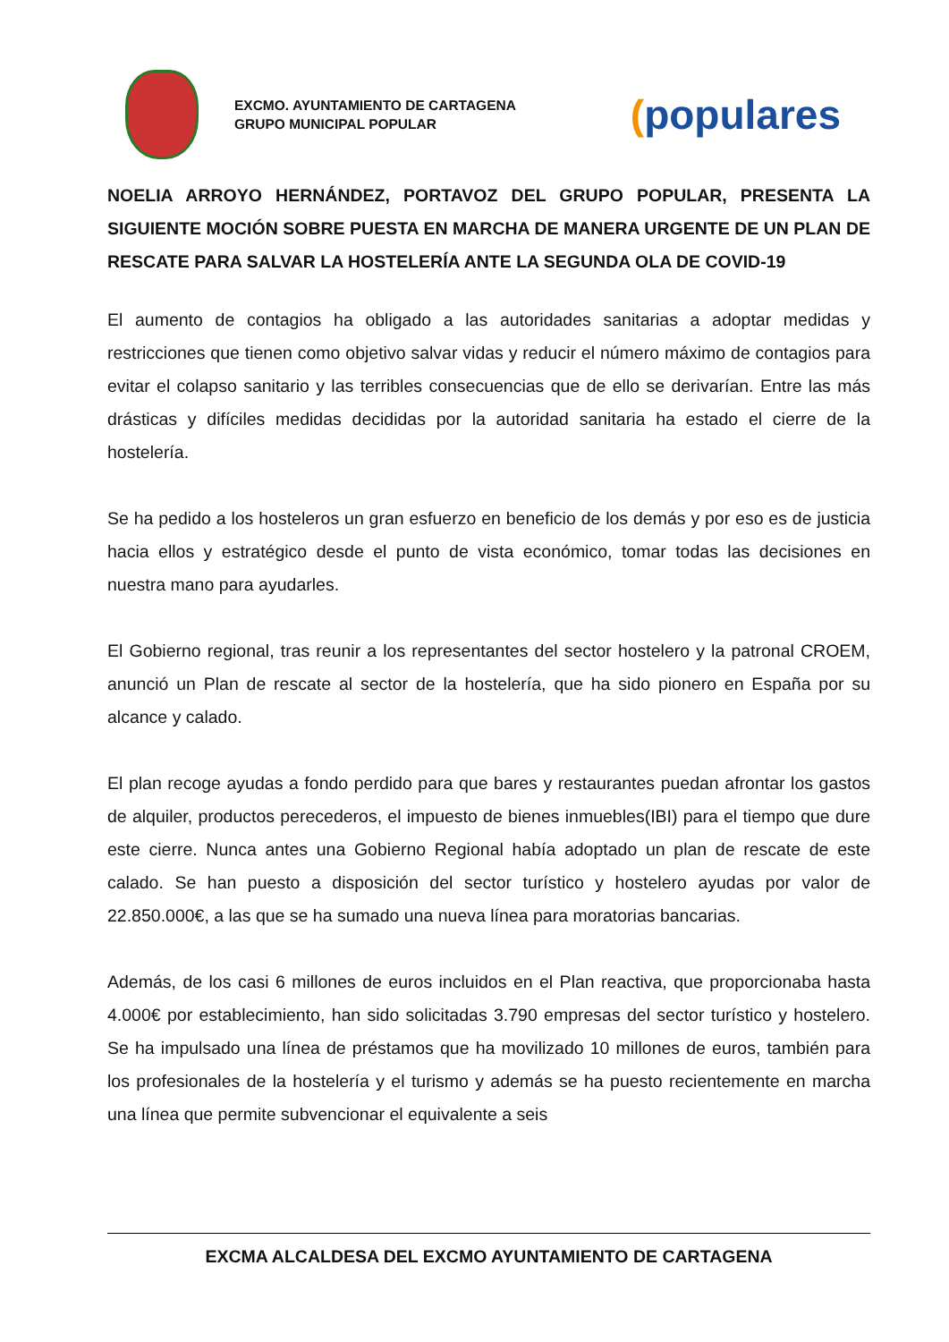EXCMO. AYUNTAMIENTO DE CARTAGENA
GRUPO MUNICIPAL POPULAR
(populares
NOELIA ARROYO HERNÁNDEZ, PORTAVOZ DEL GRUPO POPULAR, PRESENTA LA SIGUIENTE MOCIÓN SOBRE PUESTA EN MARCHA DE MANERA URGENTE DE UN PLAN DE RESCATE PARA SALVAR LA HOSTELERÍA ANTE LA SEGUNDA OLA DE COVID-19
El aumento de contagios ha obligado a las autoridades sanitarias a adoptar medidas y restricciones que tienen como objetivo salvar vidas y reducir el número máximo de contagios para evitar el colapso sanitario y las terribles consecuencias que de ello se derivarían. Entre las más drásticas y difíciles medidas decididas por la autoridad sanitaria ha estado el cierre de la hostelería.
Se ha pedido a los hosteleros un gran esfuerzo en beneficio de los demás y por eso es de justicia hacia ellos y estratégico desde el punto de vista económico, tomar todas las decisiones en nuestra mano para ayudarles.
El Gobierno regional, tras reunir a los representantes del sector hostelero y la patronal CROEM, anunció un Plan de rescate al sector de la hostelería, que ha sido pionero en España por su alcance y calado.
El plan recoge ayudas a fondo perdido para que bares y restaurantes puedan afrontar los gastos de alquiler, productos perecederos, el impuesto de bienes inmuebles(IBI) para el tiempo que dure este cierre. Nunca antes una Gobierno Regional había adoptado un plan de rescate de este calado. Se han puesto a disposición del sector turístico y hostelero ayudas por valor de 22.850.000€, a las que se ha sumado una nueva línea para moratorias bancarias.
Además, de los casi 6 millones de euros incluidos en el Plan reactiva, que proporcionaba hasta 4.000€ por establecimiento, han sido solicitadas 3.790 empresas del sector turístico y hostelero. Se ha impulsado una línea de préstamos que ha movilizado 10 millones de euros, también para los profesionales de la hostelería y el turismo y además se ha puesto recientemente en marcha una línea que permite subvencionar el equivalente a seis
EXCMA ALCALDESA DEL EXCMO AYUNTAMIENTO DE CARTAGENA